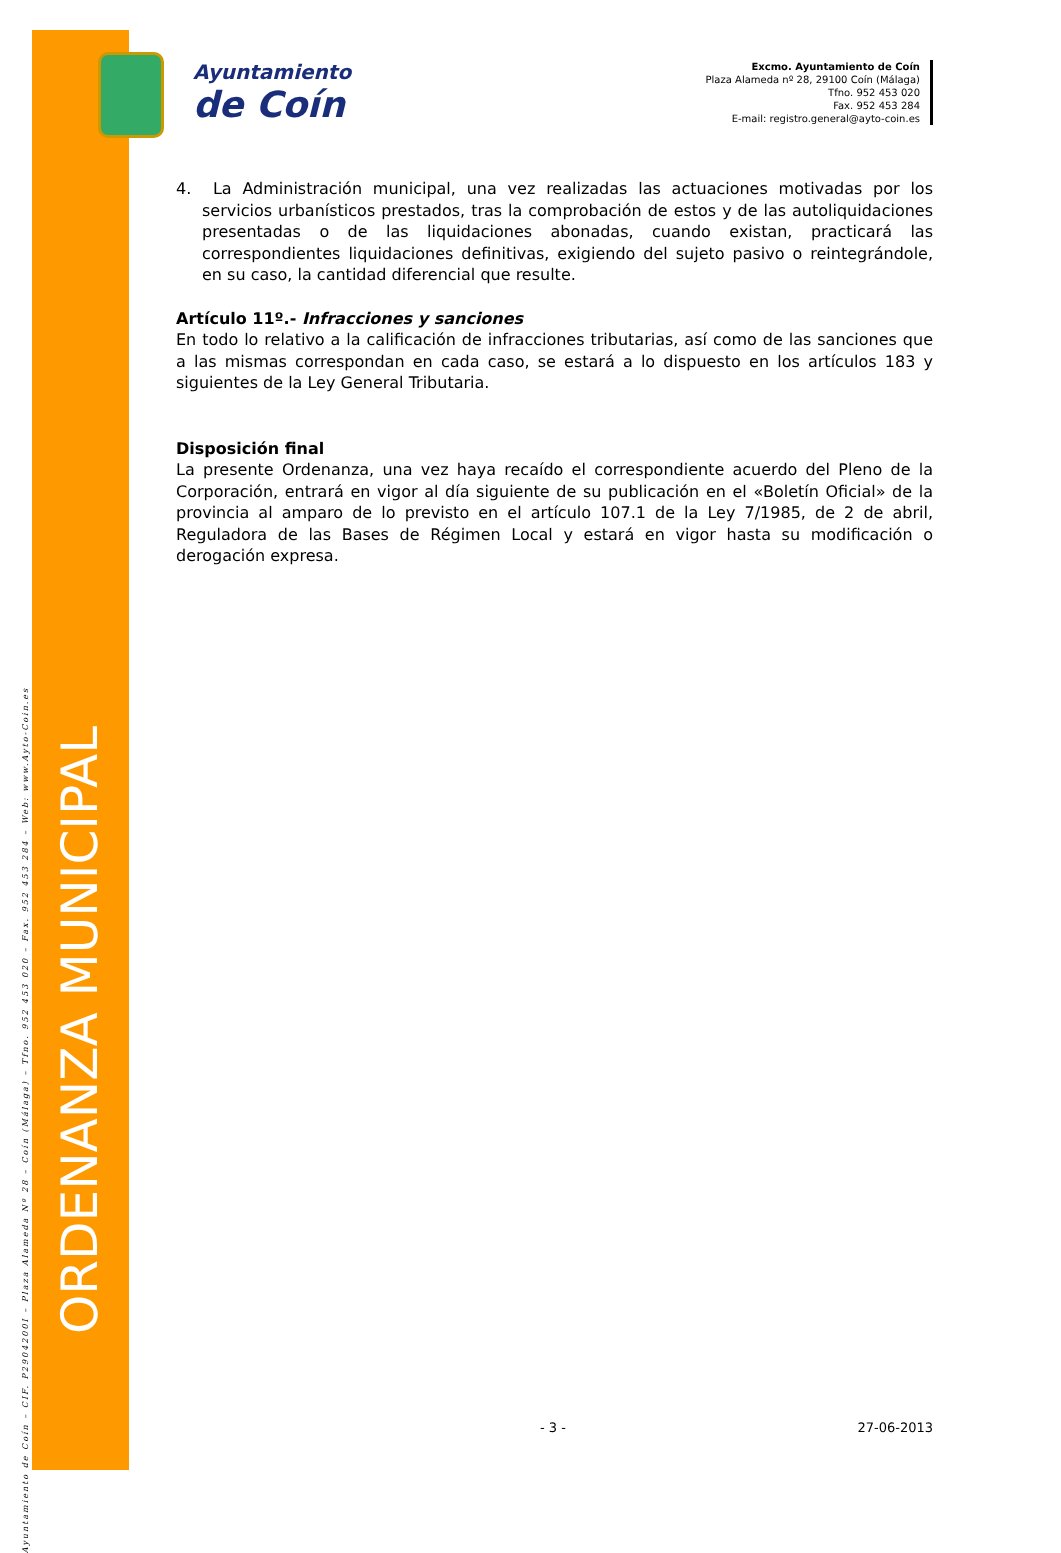ORDENANZA MUNICIPAL
Ayuntamiento de Coín – CIF. P2904200I – Plaza Alameda Nº 28 – Coín (Málaga) – Tfno. 952 453 020 – Fax. 952 453 284 – Web: www.Ayto-Coin.es
Ayuntamiento
de Coín
Excmo. Ayuntamiento de Coín
Plaza Alameda nº 28, 29100 Coín (Málaga)
Tfno. 952 453 020
Fax. 952 453 284
E-mail: registro.general@ayto-coin.es
4. La Administración municipal, una vez realizadas las actuaciones motivadas por los servicios urbanísticos prestados, tras la comprobación de estos y de las autoliquidaciones presentadas o de las liquidaciones abonadas, cuando existan, practicará las correspondientes liquidaciones definitivas, exigiendo del sujeto pasivo o reintegrándole, en su caso, la cantidad diferencial que resulte.
Artículo 11º.- Infracciones y sanciones
En todo lo relativo a la calificación de infracciones tributarias, así como de las sanciones que a las mismas correspondan en cada caso, se estará a lo dispuesto en los artículos 183 y siguientes de la Ley General Tributaria.
Disposición final
La presente Ordenanza, una vez haya recaído el correspondiente acuerdo del Pleno de la Corporación, entrará en vigor al día siguiente de su publicación en el «Boletín Oficial» de la provincia al amparo de lo previsto en el artículo 107.1 de la Ley 7/1985, de 2 de abril, Reguladora de las Bases de Régimen Local y estará en vigor hasta su modificación o derogación expresa.
- 3 - 27-06-2013